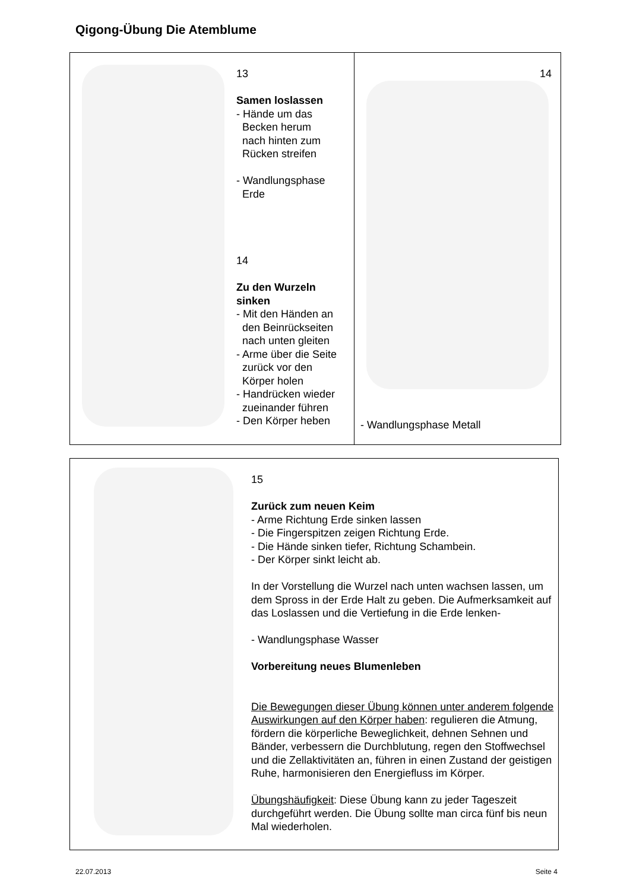Qigong-Übung Die Atemblume
13
Samen loslassen
- Hände um das
Becken herum
nach hinten zum
Rücken streifen
- Wandlungsphase
Erde
14
Zu den Wurzeln
sinken
- Mit den Händen an
den Beinrückseiten
nach unten gleiten
- Arme über die Seite
zurück vor den
Körper holen
- Handrücken wieder
zueinander führen
- Den Körper heben
14
- Wandlungsphase Metall
15
Zurück zum neuen Keim
- Arme Richtung Erde sinken lassen
- Die Fingerspitzen zeigen Richtung Erde.
- Die Hände sinken tiefer, Richtung Schambein.
- Der Körper sinkt leicht ab.
In der Vorstellung die Wurzel nach unten wachsen lassen, um dem Spross in der Erde Halt zu geben. Die Aufmerksamkeit auf das Loslassen und die Vertiefung in die Erde lenken-
- Wandlungsphase Wasser
Vorbereitung neues Blumenleben
Die Bewegungen dieser Übung können unter anderem folgende Auswirkungen auf den Körper haben: regulieren die Atmung, fördern die körperliche Beweglichkeit, dehnen Sehnen und Bänder, verbessern die Durchblutung, regen den Stoffwechsel und die Zellaktivitäten an, führen in einen Zustand der geistigen Ruhe, harmonisieren den Energiefluss im Körper.
Übungshäufigkeit: Diese Übung kann zu jeder Tageszeit durchgeführt werden. Die Übung sollte man circa fünf bis neun Mal wiederholen.
22.07.2013 Seite 4